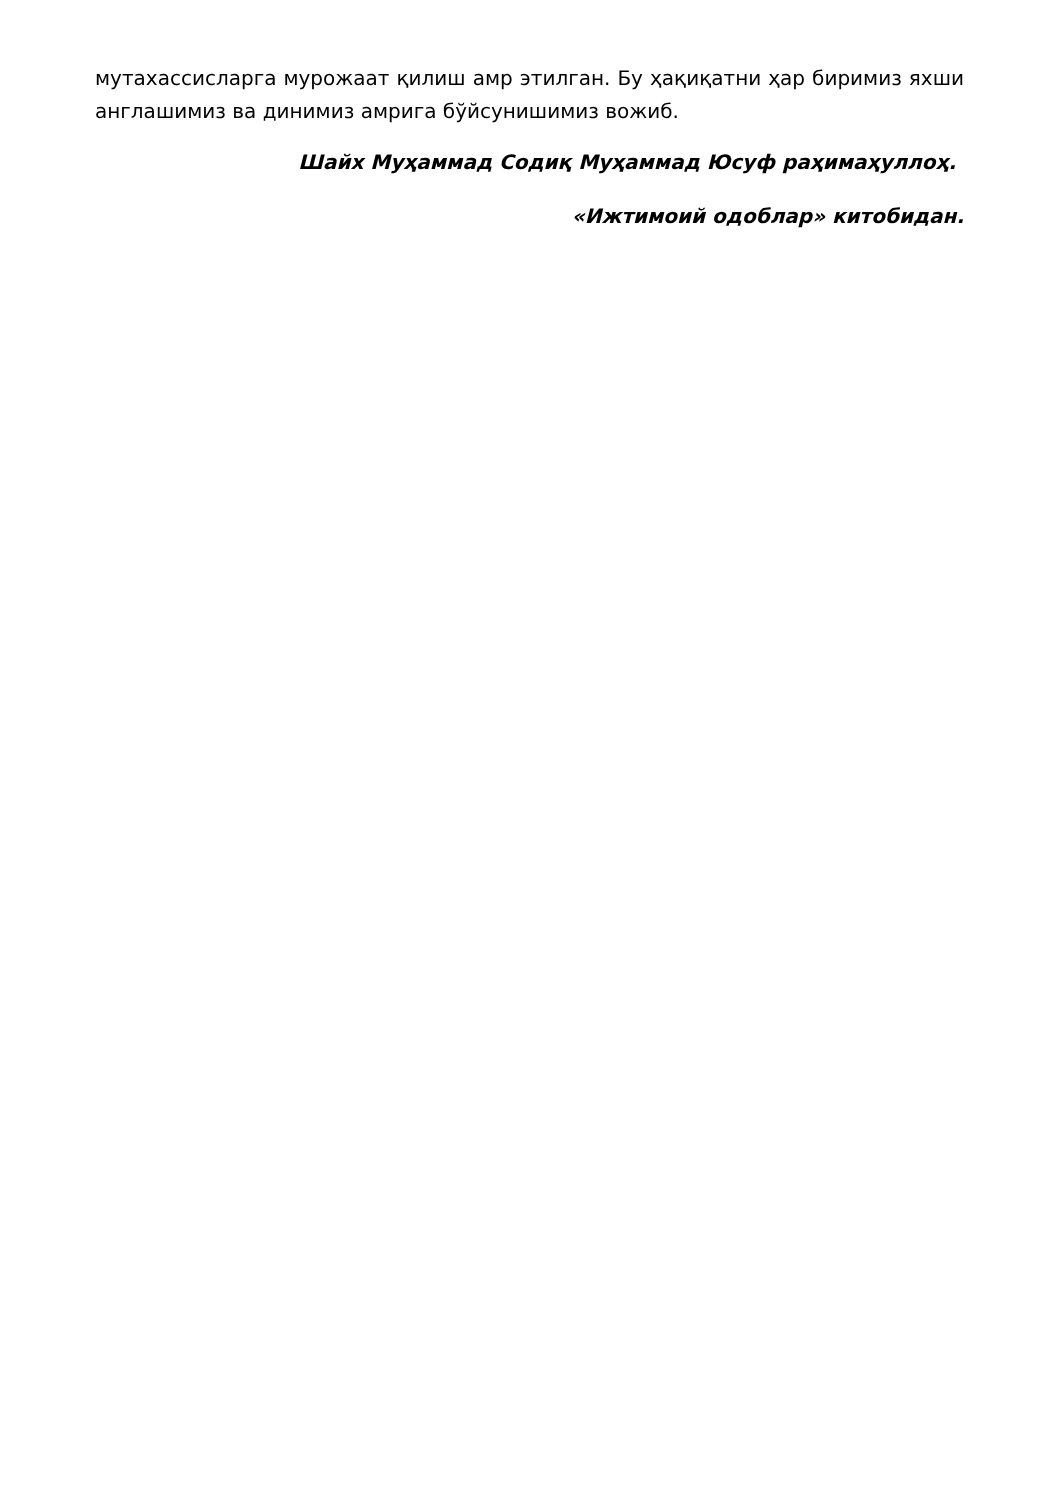мутахассисларга мурожаат қилиш амр этилган. Бу ҳақиқатни ҳар биримиз яхши англашимиз ва динимиз амрига бўйсунишимиз вожиб.
Шайх Муҳаммад Содиқ Муҳаммад Юсуф раҳимаҳуллоҳ.
«Ижтимоий одоблар» китобидан.